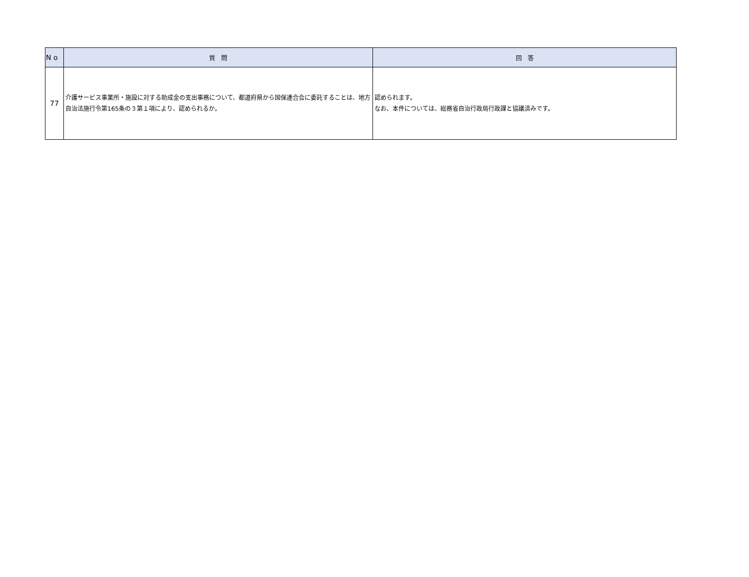| N o | 質 問 | 回 答 |
| --- | --- | --- |
| 77 | 介護サービス事業所・施設に対する助成金の支出事務について、都道府県から国保連合会に委託することは、地方自治法施行令第165条の３第１項により、認められるか。 | 認められます。 なお、本件については、総務省自治行政局行政課と協議済みです。 |